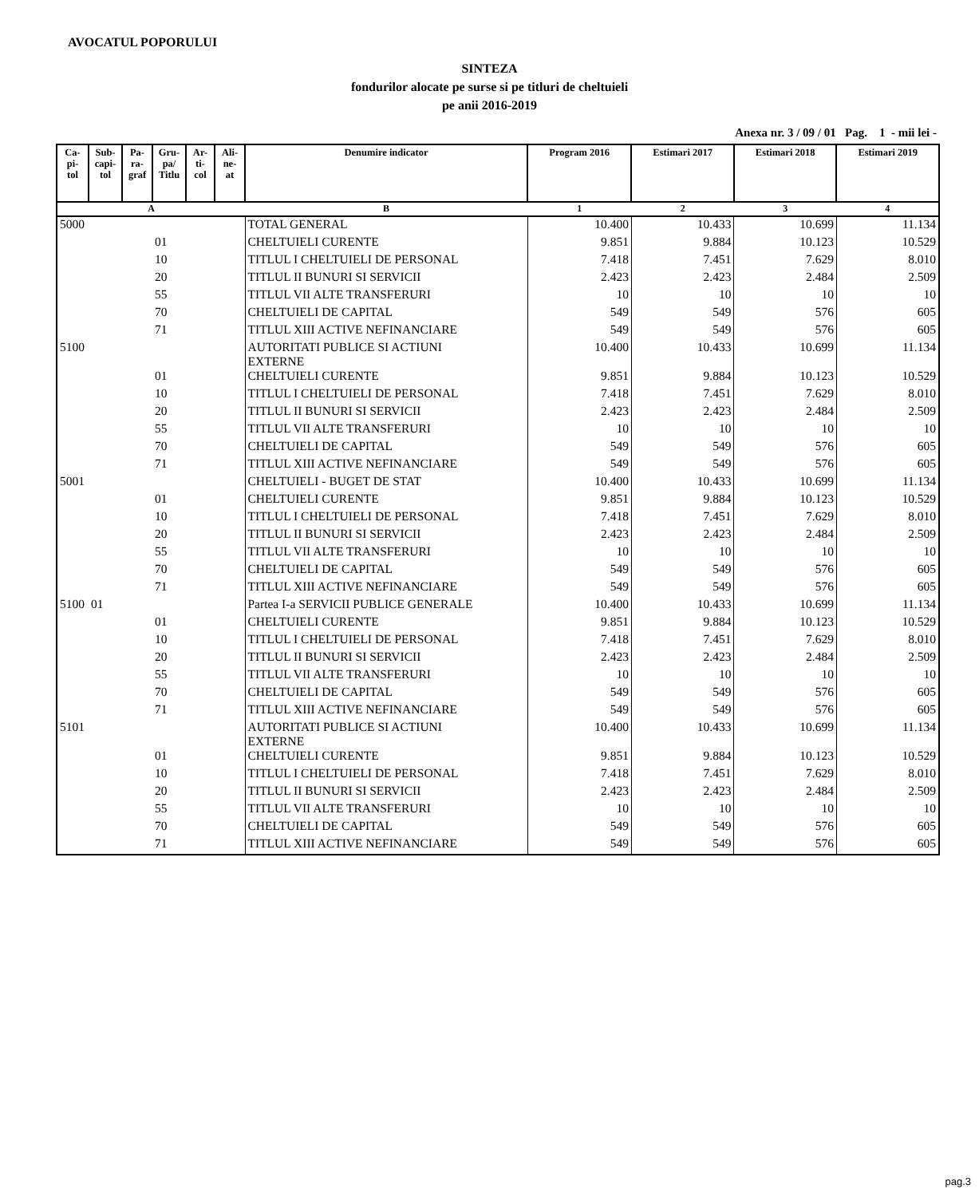AVOCATUL POPORULUI
SINTEZA
fondurilor alocate pe surse si pe titluri de cheltuieli
pe anii 2016-2019
Anexa nr. 3 / 09 / 01 Pag. 1 - mii lei -
| Ca- pi- tol | Sub- capi- tol | Pa- ra- graf | Gru- pa/ Titlu | Ar- ti- col | Ali- ne- at | Denumire indicator | Program 2016 | Estimari 2017 | Estimari 2018 | Estimari 2019 |
| --- | --- | --- | --- | --- | --- | --- | --- | --- | --- | --- |
| A | | | | | | B | 1 | 2 | 3 | 4 |
| 5000 | | | | | | TOTAL GENERAL | 10.400 | 10.433 | 10.699 | 11.134 |
| | | | 01 | | | CHELTUIELI CURENTE | 9.851 | 9.884 | 10.123 | 10.529 |
| | | | 10 | | | TITLUL I CHELTUIELI DE PERSONAL | 7.418 | 7.451 | 7.629 | 8.010 |
| | | | 20 | | | TITLUL II BUNURI SI SERVICII | 2.423 | 2.423 | 2.484 | 2.509 |
| | | | 55 | | | TITLUL VII ALTE TRANSFERURI | 10 | 10 | 10 | 10 |
| | | | 70 | | | CHELTUIELI DE CAPITAL | 549 | 549 | 576 | 605 |
| | | | 71 | | | TITLUL XIII ACTIVE NEFINANCIARE | 549 | 549 | 576 | 605 |
| 5100 | | | | | | AUTORITATI PUBLICE SI ACTIUNI EXTERNE | 10.400 | 10.433 | 10.699 | 11.134 |
| | | | 01 | | | CHELTUIELI CURENTE | 9.851 | 9.884 | 10.123 | 10.529 |
| | | | 10 | | | TITLUL I CHELTUIELI DE PERSONAL | 7.418 | 7.451 | 7.629 | 8.010 |
| | | | 20 | | | TITLUL II BUNURI SI SERVICII | 2.423 | 2.423 | 2.484 | 2.509 |
| | | | 55 | | | TITLUL VII ALTE TRANSFERURI | 10 | 10 | 10 | 10 |
| | | | 70 | | | CHELTUIELI DE CAPITAL | 549 | 549 | 576 | 605 |
| | | | 71 | | | TITLUL XIII ACTIVE NEFINANCIARE | 549 | 549 | 576 | 605 |
| 5001 | | | | | | CHELTUIELI - BUGET DE STAT | 10.400 | 10.433 | 10.699 | 11.134 |
| | | | 01 | | | CHELTUIELI CURENTE | 9.851 | 9.884 | 10.123 | 10.529 |
| | | | 10 | | | TITLUL I CHELTUIELI DE PERSONAL | 7.418 | 7.451 | 7.629 | 8.010 |
| | | | 20 | | | TITLUL II BUNURI SI SERVICII | 2.423 | 2.423 | 2.484 | 2.509 |
| | | | 55 | | | TITLUL VII ALTE TRANSFERURI | 10 | 10 | 10 | 10 |
| | | | 70 | | | CHELTUIELI DE CAPITAL | 549 | 549 | 576 | 605 |
| | | | 71 | | | TITLUL XIII ACTIVE NEFINANCIARE | 549 | 549 | 576 | 605 |
| 5100 | 01 | | | | | Partea I-a SERVICII PUBLICE GENERALE | 10.400 | 10.433 | 10.699 | 11.134 |
| | | | 01 | | | CHELTUIELI CURENTE | 9.851 | 9.884 | 10.123 | 10.529 |
| | | | 10 | | | TITLUL I CHELTUIELI DE PERSONAL | 7.418 | 7.451 | 7.629 | 8.010 |
| | | | 20 | | | TITLUL II BUNURI SI SERVICII | 2.423 | 2.423 | 2.484 | 2.509 |
| | | | 55 | | | TITLUL VII ALTE TRANSFERURI | 10 | 10 | 10 | 10 |
| | | | 70 | | | CHELTUIELI DE CAPITAL | 549 | 549 | 576 | 605 |
| | | | 71 | | | TITLUL XIII ACTIVE NEFINANCIARE | 549 | 549 | 576 | 605 |
| 5101 | | | | | | AUTORITATI PUBLICE SI ACTIUNI EXTERNE | 10.400 | 10.433 | 10.699 | 11.134 |
| | | | 01 | | | CHELTUIELI CURENTE | 9.851 | 9.884 | 10.123 | 10.529 |
| | | | 10 | | | TITLUL I CHELTUIELI DE PERSONAL | 7.418 | 7.451 | 7.629 | 8.010 |
| | | | 20 | | | TITLUL II BUNURI SI SERVICII | 2.423 | 2.423 | 2.484 | 2.509 |
| | | | 55 | | | TITLUL VII ALTE TRANSFERURI | 10 | 10 | 10 | 10 |
| | | | 70 | | | CHELTUIELI DE CAPITAL | 549 | 549 | 576 | 605 |
| | | | 71 | | | TITLUL XIII ACTIVE NEFINANCIARE | 549 | 549 | 576 | 605 |
pag.3